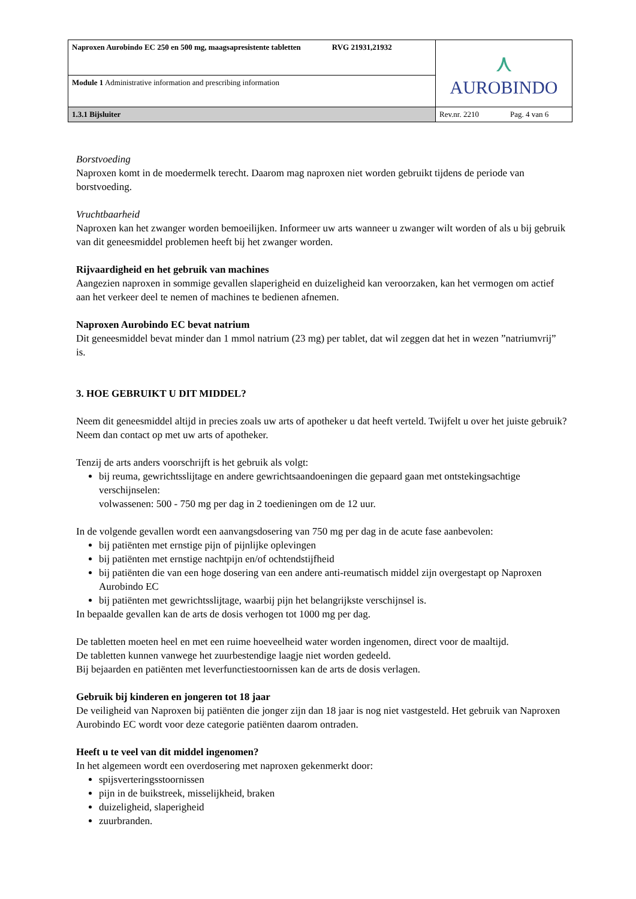| Naproxen Aurobindo EC 250 en 500 mg, maagsapresistente tabletten RVG 21931,21932 | ⋏ AUROBINDO |
| Module 1 Administrative information and prescribing information | |
| 1.3.1 Bijsluiter | Rev.nr. 2210 Pag. 4 van 6 |
Borstvoeding
Naproxen komt in de moedermelk terecht. Daarom mag naproxen niet worden gebruikt tijdens de periode van borstvoeding.
Vruchtbaarheid
Naproxen kan het zwanger worden bemoeilijken. Informeer uw arts wanneer u zwanger wilt worden of als u bij gebruik van dit geneesmiddel problemen heeft bij het zwanger worden.
Rijvaardigheid en het gebruik van machines
Aangezien naproxen in sommige gevallen slaperigheid en duizeligheid kan veroorzaken, kan het vermogen om actief aan het verkeer deel te nemen of machines te bedienen afnemen.
Naproxen Aurobindo EC bevat natrium
Dit geneesmiddel bevat minder dan 1 mmol natrium (23 mg) per tablet, dat wil zeggen dat het in wezen ”natriumvrij” is.
3. HOE GEBRUIKT U DIT MIDDEL?
Neem dit geneesmiddel altijd in precies zoals uw arts of apotheker u dat heeft verteld. Twijfelt u over het juiste gebruik? Neem dan contact op met uw arts of apotheker.
Tenzij de arts anders voorschrijft is het gebruik als volgt:
bij reuma, gewrichtsslijtage en andere gewrichtsaandoeningen die gepaard gaan met ontstekingsachtige verschijnselen:
volwassenen: 500 - 750 mg per dag in 2 toedieningen om de 12 uur.
In de volgende gevallen wordt een aanvangsdosering van 750 mg per dag in de acute fase aanbevolen:
bij patiënten met ernstige pijn of pijnlijke oplevingen
bij patiënten met ernstige nachtpijn en/of ochtendstijfheid
bij patiënten die van een hoge dosering van een andere anti-reumatisch middel zijn overgestapt op Naproxen Aurobindo EC
bij patiënten met gewrichtsslijtage, waarbij pijn het belangrijkste verschijnsel is.
In bepaalde gevallen kan de arts de dosis verhogen tot 1000 mg per dag.
De tabletten moeten heel en met een ruime hoeveelheid water worden ingenomen, direct voor de maaltijd.
De tabletten kunnen vanwege het zuurbestendige laagje niet worden gedeeld.
Bij bejaarden en patiënten met leverfunctiestoornissen kan de arts de dosis verlagen.
Gebruik bij kinderen en jongeren tot 18 jaar
De veiligheid van Naproxen bij patiënten die jonger zijn dan 18 jaar is nog niet vastgesteld. Het gebruik van Naproxen Aurobindo EC wordt voor deze categorie patiënten daarom ontraden.
Heeft u te veel van dit middel ingenomen?
In het algemeen wordt een overdosering met naproxen gekenmerkt door:
spijsverteringsstoornissen
pijn in de buikstreek, misselijkheid, braken
duizeligheid, slaperigheid
zuurbranden.